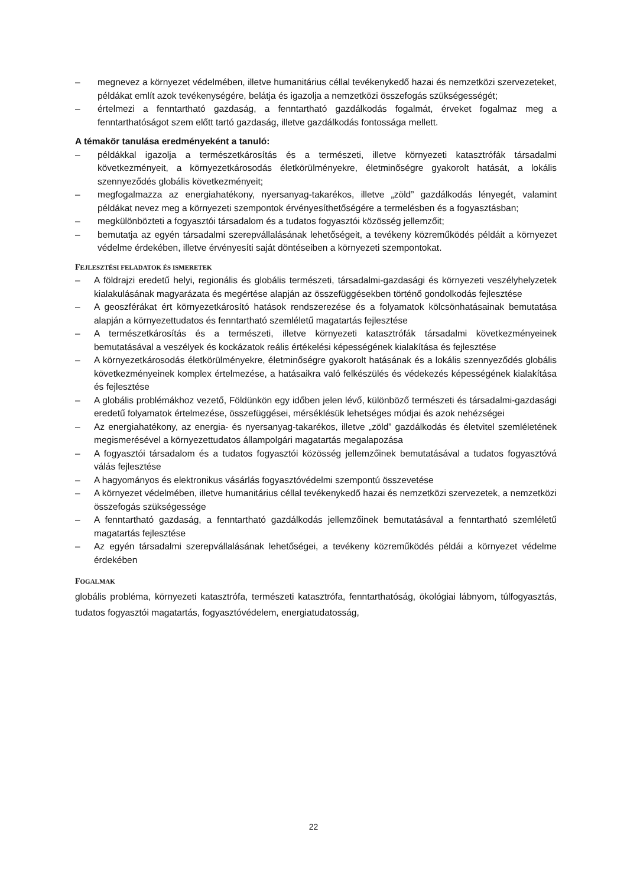– megnevez a környezet védelmében, illetve humanitárius céllal tevékenykedő hazai és nemzetközi szervezeteket, példákat említ azok tevékenységére, belátja és igazolja a nemzetközi összefogás szükségességét;
– értelmezi a fenntartható gazdaság, a fenntartható gazdálkodás fogalmát, érveket fogalmaz meg a fenntarthatóságot szem előtt tartó gazdaság, illetve gazdálkodás fontossága mellett.
A témakör tanulása eredményeként a tanuló:
– példákkal igazolja a természetkárosítás és a természeti, illetve környezeti katasztrófák társadalmi következményeit, a környezetkárosodás életkörülményekre, életminőségre gyakorolt hatását, a lokális szennyeződés globális következményeit;
– megfogalmazza az energiahatékony, nyersanyag-takarékos, illetve „zöld” gazdálkodás lényegét, valamint példákat nevez meg a környezeti szempontok érvényesíthetőségére a termelésben és a fogyasztásban;
– megkülönbözteti a fogyasztói társadalom és a tudatos fogyasztói közösség jellemzőit;
– bemutatja az egyén társadalmi szerepvállalásának lehetőségeit, a tevékeny közreműködés példáit a környezet védelme érdekében, illetve érvényesíti saját döntéseiben a környezeti szempontokat.
FEJLESZTÉSI FELADATOK ÉS ISMERETEK
– A földrajzi eredetű helyi, regionális és globális természeti, társadalmi-gazdasági és környezeti veszélyhelyzetek kialakulásának magyarázata és megértése alapján az összefüggésekben történő gondolkodás fejlesztése
– A geoszférákat ért környezetkárosító hatások rendszerezése és a folyamatok kölcsönhatásainak bemutatása alapján a környezettudatos és fenntartható szemléletű magatartás fejlesztése
– A természetkárosítás és a természeti, illetve környezeti katasztrófák társadalmi következményeinek bemutatásával a veszélyek és kockázatok reális értékelési képességének kialakítása és fejlesztése
– A környezetkárosodás életkörülményekre, életminőségre gyakorolt hatásának és a lokális szennyeződés globális következményeinek komplex értelmezése, a hatásaikra való felkészülés és védekezés képességének kialakítása és fejlesztése
– A globális problémákhoz vezető, Földünkön egy időben jelen lévő, különböző természeti és társadalmi-gazdasági eredetű folyamatok értelmezése, összefüggései, mérséklésük lehetséges módjai és azok nehézségei
– Az energiahatékony, az energia- és nyersanyag-takarékos, illetve „zöld” gazdálkodás és életvitel szemléletének megismerésével a környezettudatos állampolgári magatartás megalapozása
– A fogyasztói társadalom és a tudatos fogyasztói közösség jellemzőinek bemutatásával a tudatos fogyasztóvá válás fejlesztése
– A hagyományos és elektronikus vásárlás fogyasztóvédelmi szempontú összevetése
– A környezet védelmében, illetve humanitárius céllal tevékenykedő hazai és nemzetközi szervezetek, a nemzetközi összefogás szükségessége
– A fenntartható gazdaság, a fenntartható gazdálkodás jellemzőinek bemutatásával a fenntartható szemléletű magatartás fejlesztése
– Az egyén társadalmi szerepvállalásának lehetőségei, a tevékeny közreműködés példái a környezet védelme érdekében
FOGALMAK
globális probléma, környezeti katasztrófa, természeti katasztrófa, fenntarthatóság, ökológiai lábnyom, túlfogyasztás, tudatos fogyasztói magatartás, fogyasztóvédelem, energiatudatosság,
22